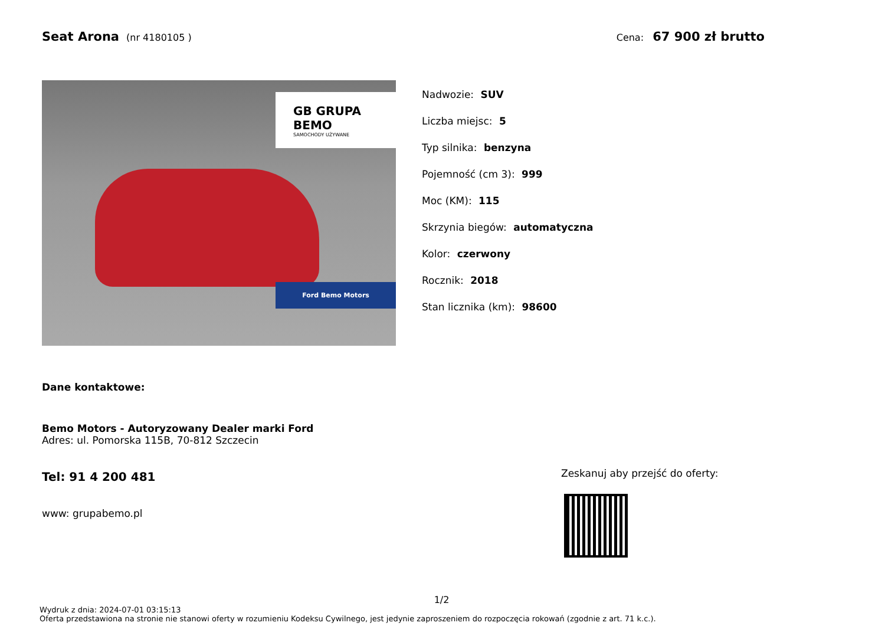Seat Arona (nr 4180105 ) Cena: 67 900 zł brutto
GB GRUPA BEMO
SAMOCHODY UŻYWANE
Ford Bemo Motors
Nadwozie: SUV
Liczba miejsc: 5
Typ silnika: benzyna
Pojemność (cm 3): 999
Moc (KM): 115
Skrzynia biegów: automatyczna
Kolor: czerwony
Rocznik: 2018
Stan licznika (km): 98600
Dane kontaktowe:
Bemo Motors - Autoryzowany Dealer marki Ford
Adres: ul. Pomorska 115B, 70-812 Szczecin
Tel: 91 4 200 481
www: grupabemo.pl
Zeskanuj aby przejść do oferty:
1/2
Wydruk z dnia: 2024-07-01 03:15:13
Oferta przedstawiona na stronie nie stanowi oferty w rozumieniu Kodeksu Cywilnego, jest jedynie zaproszeniem do rozpoczęcia rokowań (zgodnie z art. 71 k.c.).